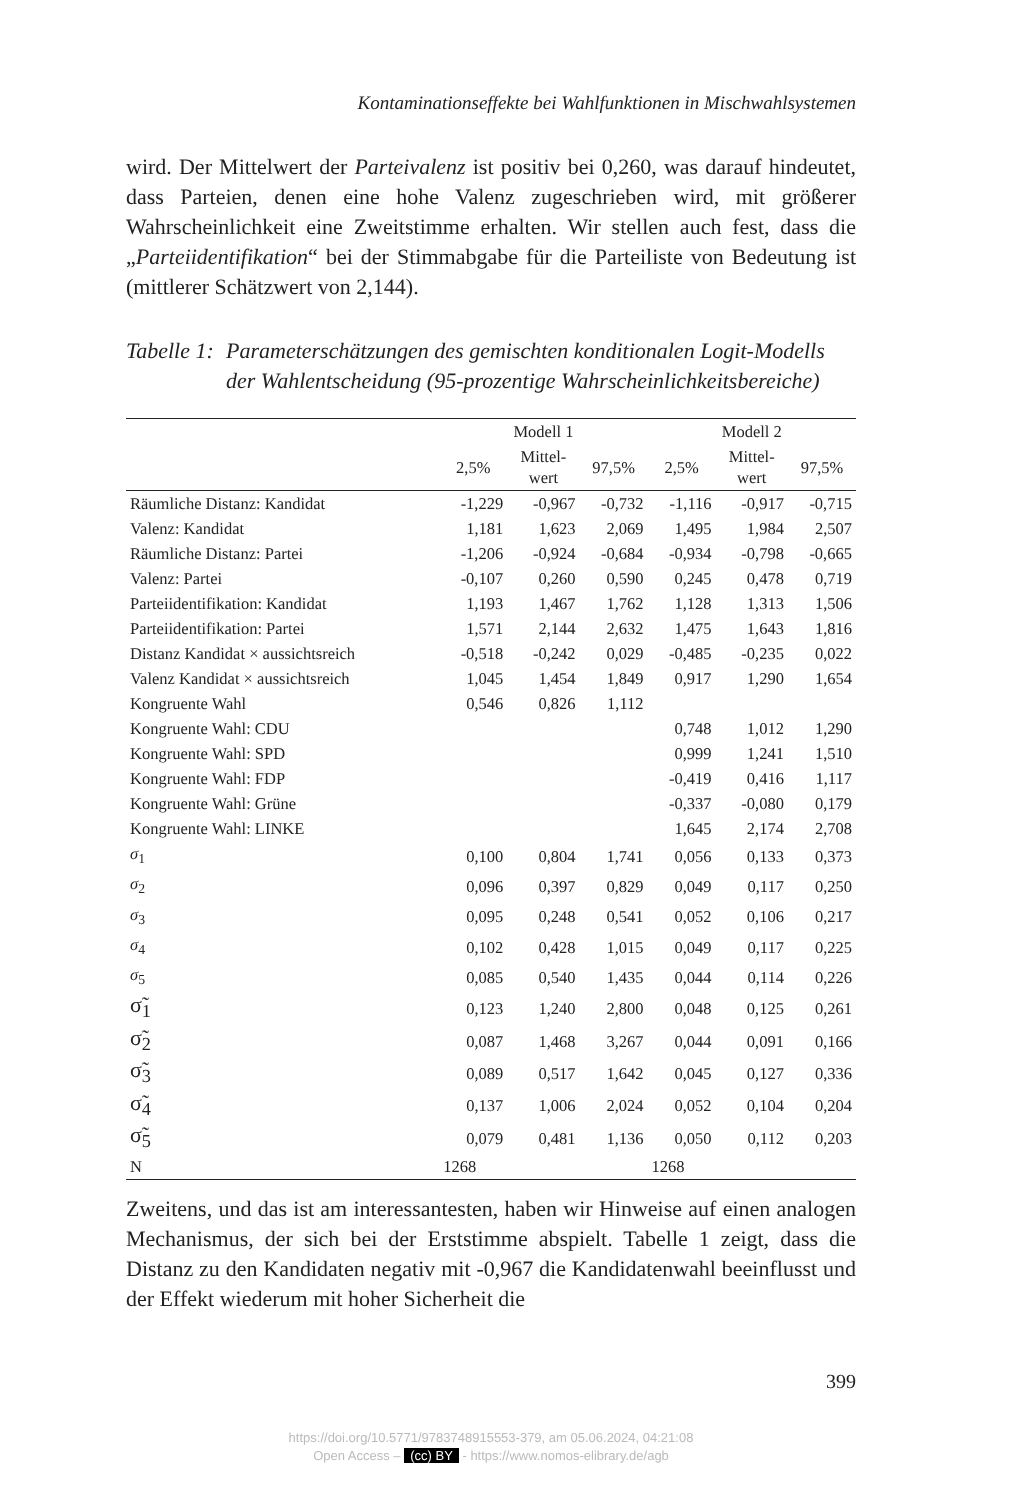Kontaminationseffekte bei Wahlfunktionen in Mischwahlsystemen
wird. Der Mittelwert der Parteivalenz ist positiv bei 0,260, was darauf hindeutet, dass Parteien, denen eine hohe Valenz zugeschrieben wird, mit größerer Wahrscheinlichkeit eine Zweitstimme erhalten. Wir stellen auch fest, dass die „Parteiidentifikation“ bei der Stimmabgabe für die Parteiliste von Bedeutung ist (mittlerer Schätzwert von 2,144).
Tabelle 1: Parameterschätzungen des gemischten konditionalen Logit-Modells der Wahlentscheidung (95-prozentige Wahrscheinlichkeitsbereiche)
| | Modell 1 | | | Modell 2 | | |
| --- | --- | --- | --- | --- | --- | --- |
| | 2,5% | Mittel- wert | 97,5% | 2,5% | Mittel- wert | 97,5% |
| Räumliche Distanz: Kandidat | -1,229 | -0,967 | -0,732 | -1,116 | -0,917 | -0,715 |
| Valenz: Kandidat | 1,181 | 1,623 | 2,069 | 1,495 | 1,984 | 2,507 |
| Räumliche Distanz: Partei | -1,206 | -0,924 | -0,684 | -0,934 | -0,798 | -0,665 |
| Valenz: Partei | -0,107 | 0,260 | 0,590 | 0,245 | 0,478 | 0,719 |
| Parteiidentifikation: Kandidat | 1,193 | 1,467 | 1,762 | 1,128 | 1,313 | 1,506 |
| Parteiidentifikation: Partei | 1,571 | 2,144 | 2,632 | 1,475 | 1,643 | 1,816 |
| Distanz Kandidat × aussichtsreich | -0,518 | -0,242 | 0,029 | -0,485 | -0,235 | 0,022 |
| Valenz Kandidat × aussichtsreich | 1,045 | 1,454 | 1,849 | 0,917 | 1,290 | 1,654 |
| Kongruente Wahl | 0,546 | 0,826 | 1,112 | | | |
| Kongruente Wahl: CDU | | | | 0,748 | 1,012 | 1,290 |
| Kongruente Wahl: SPD | | | | 0,999 | 1,241 | 1,510 |
| Kongruente Wahl: FDP | | | | -0,419 | 0,416 | 1,117 |
| Kongruente Wahl: Grüne | | | | -0,337 | -0,080 | 0,179 |
| Kongruente Wahl: LINKE | | | | 1,645 | 2,174 | 2,708 |
| σ<sub>1</sub> | 0,100 | 0,804 | 1,741 | 0,056 | 0,133 | 0,373 |
| σ<sub>2</sub> | 0,096 | 0,397 | 0,829 | 0,049 | 0,117 | 0,250 |
| σ<sub>3</sub> | 0,095 | 0,248 | 0,541 | 0,052 | 0,106 | 0,217 |
| σ<sub>4</sub> | 0,102 | 0,428 | 1,015 | 0,049 | 0,117 | 0,225 |
| σ<sub>5</sub> | 0,085 | 0,540 | 1,435 | 0,044 | 0,114 | 0,226 |
| σ̃<sub>1</sub> | 0,123 | 1,240 | 2,800 | 0,048 | 0,125 | 0,261 |
| σ̃<sub>2</sub> | 0,087 | 1,468 | 3,267 | 0,044 | 0,091 | 0,166 |
| σ̃<sub>3</sub> | 0,089 | 0,517 | 1,642 | 0,045 | 0,127 | 0,336 |
| σ̃<sub>4</sub> | 0,137 | 1,006 | 2,024 | 0,052 | 0,104 | 0,204 |
| σ̃<sub>5</sub> | 0,079 | 0,481 | 1,136 | 0,050 | 0,112 | 0,203 |
| N | 1268 | | | 1268 | | |
Zweitens, und das ist am interessantesten, haben wir Hinweise auf einen analogen Mechanismus, der sich bei der Erststimme abspielt. Tabelle 1 zeigt, dass die Distanz zu den Kandidaten negativ mit -0,967 die Kandidatenwahl beeinflusst und der Effekt wiederum mit hoher Sicherheit die
399
https://doi.org/10.5771/9783748915553-379, am 05.06.2024, 04:21:08
Open Access – (cc) BY - https://www.nomos-elibrary.de/agb